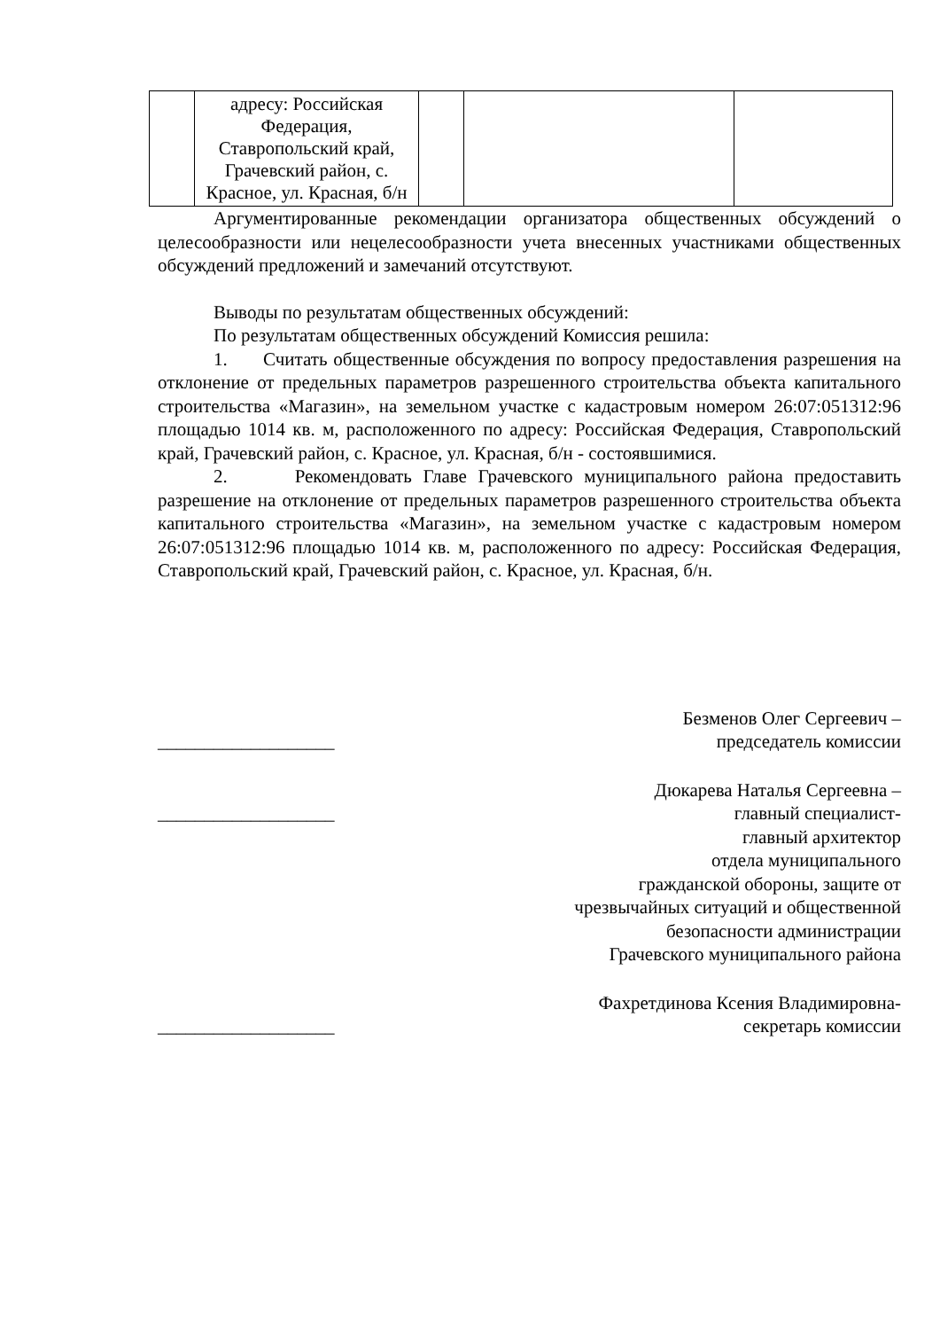| | адресу: Российская Федерация, Ставропольский край, Грачевский район, с. Красное, ул. Красная, б/н | | | |
Аргументированные рекомендации организатора общественных обсуждений о целесообразности или нецелесообразности учета внесенных участниками общественных обсуждений предложений и замечаний отсутствуют.
Выводы по результатам общественных обсуждений:
По результатам общественных обсуждений Комиссия решила:
1. Считать общественные обсуждения по вопросу предоставления разрешения на отклонение от предельных параметров разрешенного строительства объекта капитального строительства «Магазин», на земельном участке с кадастровым номером 26:07:051312:96 площадью 1014 кв. м, расположенного по адресу: Российская Федерация, Ставропольский край, Грачевский район, с. Красное, ул. Красная, б/н - состоявшимися.
2. Рекомендовать Главе Грачевского муниципального района предоставить разрешение на отклонение от предельных параметров разрешенного строительства объекта капитального строительства «Магазин», на земельном участке с кадастровым номером 26:07:051312:96 площадью 1014 кв. м, расположенного по адресу: Российская Федерация, Ставропольский край, Грачевский район, с. Красное, ул. Красная, б/н.
___________________ Безменов Олег Сергеевич –
председатель комиссии
___________________ Дюкарева Наталья Сергеевна –
главный специалист-
главный архитектор
отдела муниципального
гражданской обороны, защите от
чрезвычайных ситуаций и общественной
безопасности администрации
Грачевского муниципального района
___________________ Фахретдинова Ксения Владимировна-
секретарь комиссии